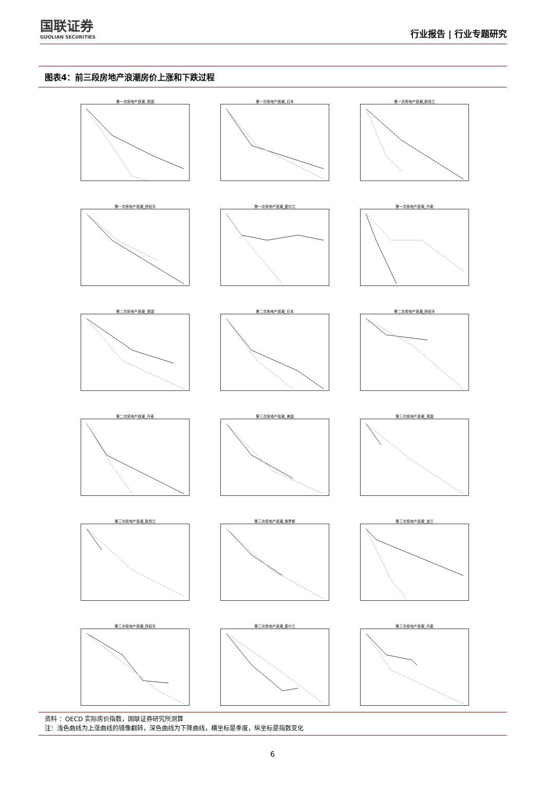国联证券
GUOLIAN SECURITIES
行业报告 | 行业专题研究
图表4：前三段房地产浪潮房价上涨和下跌过程
第一次房地产浪潮_英国
第一次房地产浪潮_日本
第一次房地产浪潮_新西兰
第一次房地产浪潮_西班牙
第一次房地产浪潮_爱尔兰
第一次房地产浪潮_丹麦
第二次房地产浪潮_英国
第二次房地产浪潮_日本
第二次房地产浪潮_西班牙
第二次房地产浪潮_丹麦
第三次房地产浪潮_美国
第三次房地产浪潮_英国
第三次房地产浪潮_新西兰
第三次房地产浪潮_俄罗斯
第三次房地产浪潮_波兰
第三次房地产浪潮_西班牙
第三次房地产浪潮_爱尔兰
第三次房地产浪潮_丹麦
资料 ：OECD 实际房价指数，国联证券研究所测算
注：浅色曲线为上涨曲线的镜像翻转，深色曲线为下降曲线，横坐标是季度，纵坐标是指数变化
6